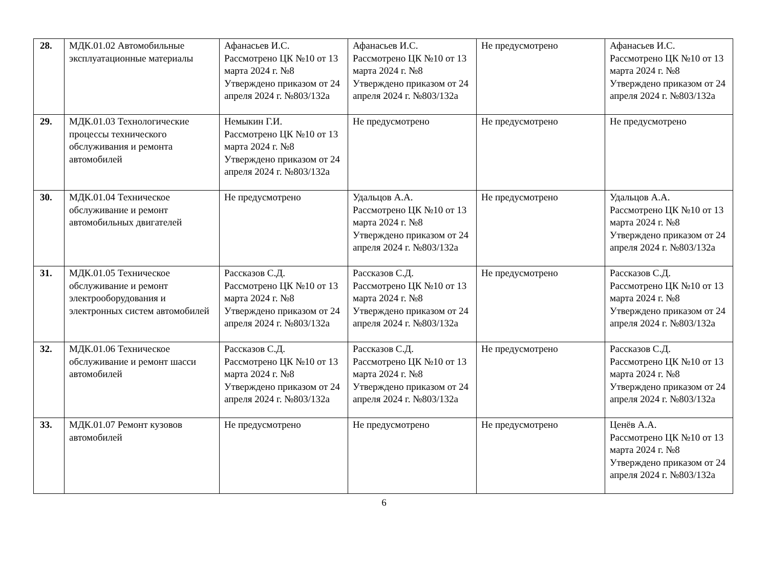| 28. | МДК.01.02 Автомобильные эксплуатационные материалы | Афанасьев И.С. Рассмотрено ЦК №10 от 13 марта 2024 г. №8 Утверждено приказом от 24 апреля 2024 г. №803/132а | Афанасьев И.С. Рассмотрено ЦК №10 от 13 марта 2024 г. №8 Утверждено приказом от 24 апреля 2024 г. №803/132а | Не предусмотрено | Афанасьев И.С. Рассмотрено ЦК №10 от 13 марта 2024 г. №8 Утверждено приказом от 24 апреля 2024 г. №803/132а |
| 29. | МДК.01.03 Технологические процессы технического обслуживания и ремонта автомобилей | Немыкин Г.И. Рассмотрено ЦК №10 от 13 марта 2024 г. №8 Утверждено приказом от 24 апреля 2024 г. №803/132а | Не предусмотрено | Не предусмотрено | Не предусмотрено |
| 30. | МДК.01.04 Техническое обслуживание и ремонт автомобильных двигателей | Не предусмотрено | Удальцов А.А. Рассмотрено ЦК №10 от 13 марта 2024 г. №8 Утверждено приказом от 24 апреля 2024 г. №803/132а | Не предусмотрено | Удальцов А.А. Рассмотрено ЦК №10 от 13 марта 2024 г. №8 Утверждено приказом от 24 апреля 2024 г. №803/132а |
| 31. | МДК.01.05 Техническое обслуживание и ремонт электрооборудования и электронных систем автомобилей | Рассказов С.Д. Рассмотрено ЦК №10 от 13 марта 2024 г. №8 Утверждено приказом от 24 апреля 2024 г. №803/132а | Рассказов С.Д. Рассмотрено ЦК №10 от 13 марта 2024 г. №8 Утверждено приказом от 24 апреля 2024 г. №803/132а | Не предусмотрено | Рассказов С.Д. Рассмотрено ЦК №10 от 13 марта 2024 г. №8 Утверждено приказом от 24 апреля 2024 г. №803/132а |
| 32. | МДК.01.06 Техническое обслуживание и ремонт шасси автомобилей | Рассказов С.Д. Рассмотрено ЦК №10 от 13 марта 2024 г. №8 Утверждено приказом от 24 апреля 2024 г. №803/132а | Рассказов С.Д. Рассмотрено ЦК №10 от 13 марта 2024 г. №8 Утверждено приказом от 24 апреля 2024 г. №803/132а | Не предусмотрено | Рассказов С.Д. Рассмотрено ЦК №10 от 13 марта 2024 г. №8 Утверждено приказом от 24 апреля 2024 г. №803/132а |
| 33. | МДК.01.07 Ремонт кузовов автомобилей | Не предусмотрено | Не предусмотрено | Не предусмотрено | Ценёв А.А. Рассмотрено ЦК №10 от 13 марта 2024 г. №8 Утверждено приказом от 24 апреля 2024 г. №803/132а |
6